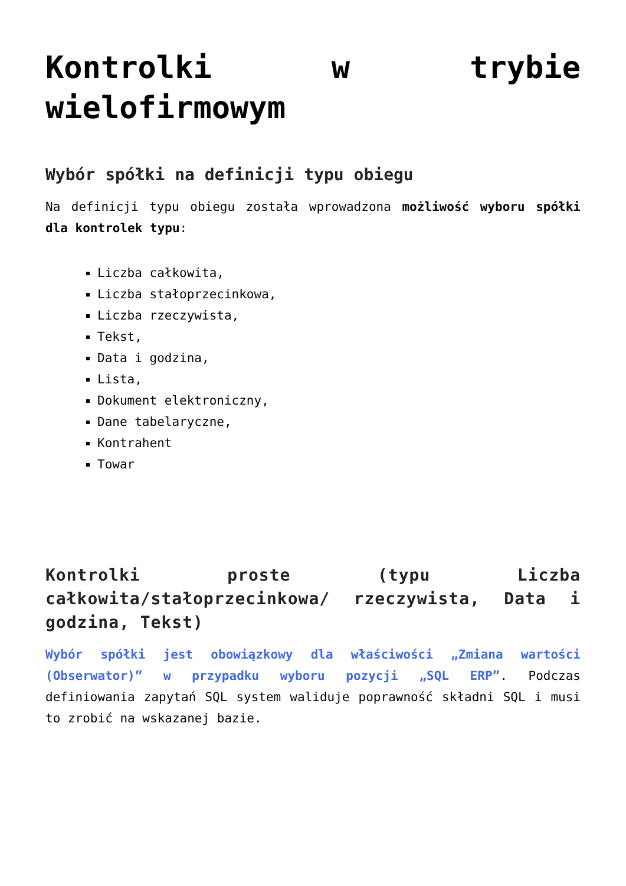Kontrolki w trybie
wielofirmowym
Wybór spółki na definicji typu obiegu
Na definicji typu obiegu została wprowadzona możliwość wyboru spółki dla kontrolek typu:
Liczba całkowita,
Liczba stałoprzecinkowa,
Liczba rzeczywista,
Tekst,
Data i godzina,
Lista,
Dokument elektroniczny,
Dane tabelaryczne,
Kontrahent
Towar
Kontrolki proste (typu Liczba całkowita/stałoprzecinkowa/ rzeczywista, Data i godzina, Tekst)
Wybór spółki jest obowiązkowy dla właściwości „Zmiana wartości (Obserwator)” w przypadku wyboru pozycji „SQL ERP”. Podczas definiowania zapytań SQL system waliduje poprawność składni SQL i musi to zrobić na wskazanej bazie.